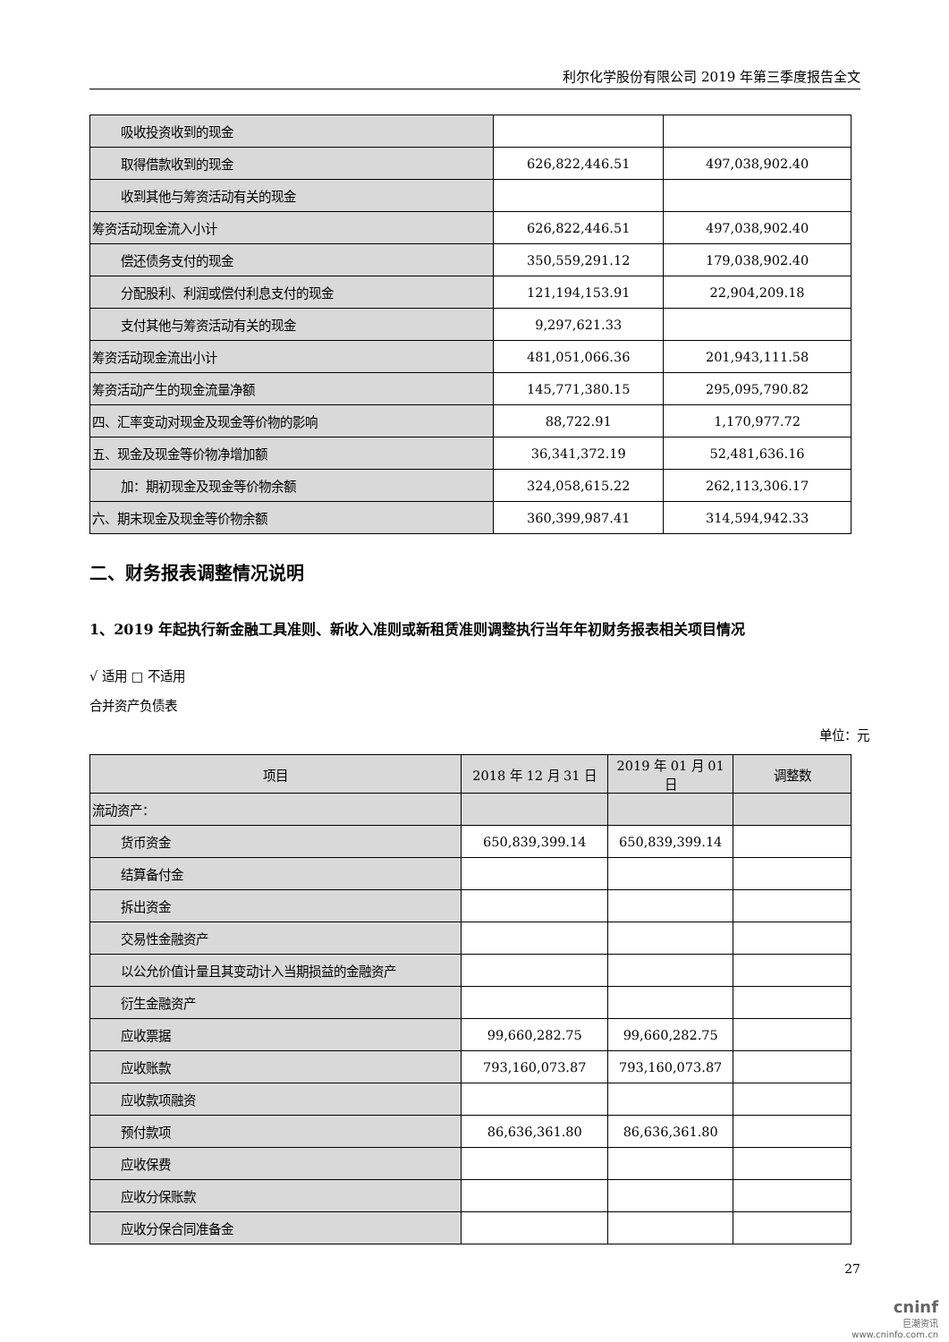利尔化学股份有限公司 2019 年第三季度报告全文
| 吸收投资收到的现金 | | |
| 取得借款收到的现金 | 626,822,446.51 | 497,038,902.40 |
| 收到其他与筹资活动有关的现金 | | |
| 筹资活动现金流入小计 | 626,822,446.51 | 497,038,902.40 |
| 偿还债务支付的现金 | 350,559,291.12 | 179,038,902.40 |
| 分配股利、利润或偿付利息支付的现金 | 121,194,153.91 | 22,904,209.18 |
| 支付其他与筹资活动有关的现金 | 9,297,621.33 | |
| 筹资活动现金流出小计 | 481,051,066.36 | 201,943,111.58 |
| 筹资活动产生的现金流量净额 | 145,771,380.15 | 295,095,790.82 |
| 四、汇率变动对现金及现金等价物的影响 | 88,722.91 | 1,170,977.72 |
| 五、现金及现金等价物净增加额 | 36,341,372.19 | 52,481,636.16 |
| 加：期初现金及现金等价物余额 | 324,058,615.22 | 262,113,306.17 |
| 六、期末现金及现金等价物余额 | 360,399,987.41 | 314,594,942.33 |
二、财务报表调整情况说明
1、2019 年起执行新金融工具准则、新收入准则或新租赁准则调整执行当年年初财务报表相关项目情况
√ 适用 □ 不适用
合并资产负债表
单位：元
| 项目 | 2018 年 12 月 31 日 | 2019 年 01 月 01 日 | 调整数 |
| 流动资产： | | | |
| 货币资金 | 650,839,399.14 | 650,839,399.14 | |
| 结算备付金 | | | |
| 拆出资金 | | | |
| 交易性金融资产 | | | |
| 以公允价值计量且其变动计入当期损益的金融资产 | | | |
| 衍生金融资产 | | | |
| 应收票据 | 99,660,282.75 | 99,660,282.75 | |
| 应收账款 | 793,160,073.87 | 793,160,073.87 | |
| 应收款项融资 | | | |
| 预付款项 | 86,636,361.80 | 86,636,361.80 | |
| 应收保费 | | | |
| 应收分保账款 | | | |
| 应收分保合同准备金 | | | |
27
cninf
巨潮资讯
www.cninfo.com.cn